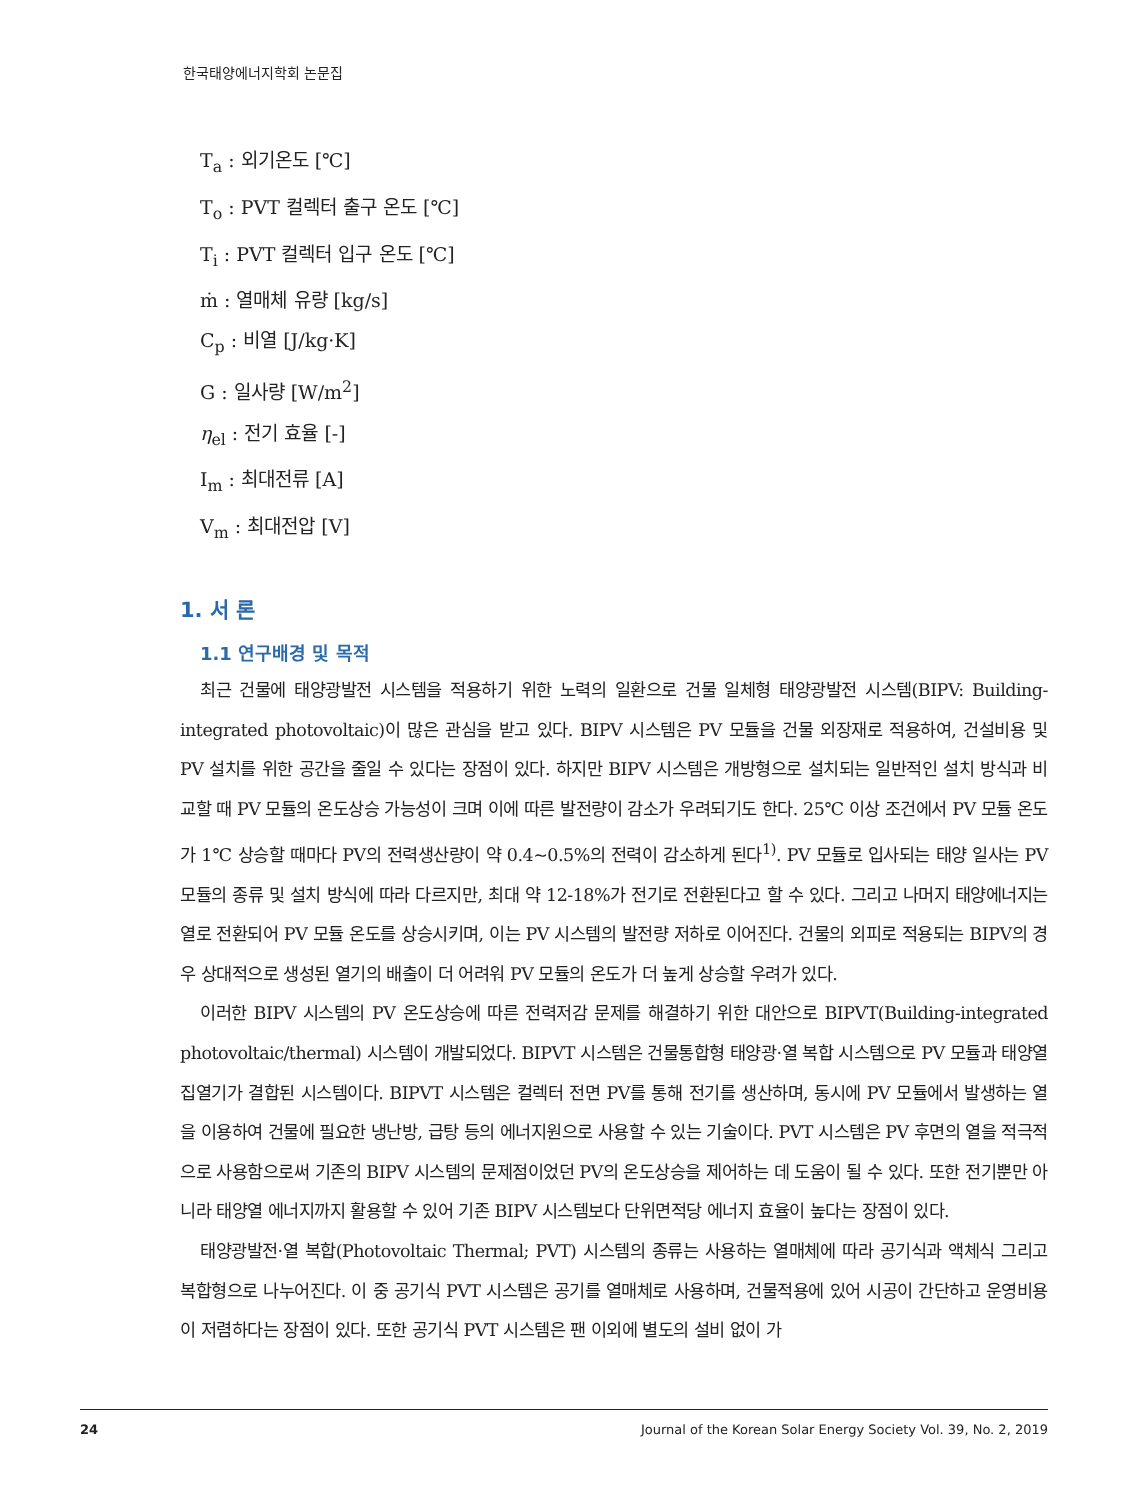한국태양에너지학회 논문집
T<sub>a</sub> : 외기온도 [℃]
T<sub>o</sub> : PVT 컬렉터 출구 온도 [℃]
T<sub>i</sub> : PVT 컬렉터 입구 온도 [℃]
ṁ : 열매체 유량 [kg/s]
C<sub>p</sub> : 비열 [J/kg·K]
G : 일사량 [W/m<sup>2</sup>]
η<sub>el</sub> : 전기 효율 [-]
I<sub>m</sub> : 최대전류 [A]
V<sub>m</sub> : 최대전압 [V]
1. 서 론
1.1 연구배경 및 목적
최근 건물에 태양광발전 시스템을 적용하기 위한 노력의 일환으로 건물 일체형 태양광발전 시스템(BIPV: Building-integrated photovoltaic)이 많은 관심을 받고 있다. BIPV 시스템은 PV 모듈을 건물 외장재로 적용하여, 건설비용 및 PV 설치를 위한 공간을 줄일 수 있다는 장점이 있다. 하지만 BIPV 시스템은 개방형으로 설치되는 일반적인 설치 방식과 비교할 때 PV 모듈의 온도상승 가능성이 크며 이에 따른 발전량이 감소가 우려되기도 한다. 25℃ 이상 조건에서 PV 모듈 온도가 1℃ 상승할 때마다 PV의 전력생산량이 약 0.4~0.5%의 전력이 감소하게 된다<sup>1)</sup>. PV 모듈로 입사되는 태양 일사는 PV 모듈의 종류 및 설치 방식에 따라 다르지만, 최대 약 12-18%가 전기로 전환된다고 할 수 있다. 그리고 나머지 태양에너지는 열로 전환되어 PV 모듈 온도를 상승시키며, 이는 PV 시스템의 발전량 저하로 이어진다. 건물의 외피로 적용되는 BIPV의 경우 상대적으로 생성된 열기의 배출이 더 어려워 PV 모듈의 온도가 더 높게 상승할 우려가 있다.
이러한 BIPV 시스템의 PV 온도상승에 따른 전력저감 문제를 해결하기 위한 대안으로 BIPVT(Building-integrated photovoltaic/thermal) 시스템이 개발되었다. BIPVT 시스템은 건물통합형 태양광·열 복합 시스템으로 PV 모듈과 태양열 집열기가 결합된 시스템이다. BIPVT 시스템은 컬렉터 전면 PV를 통해 전기를 생산하며, 동시에 PV 모듈에서 발생하는 열을 이용하여 건물에 필요한 냉난방, 급탕 등의 에너지원으로 사용할 수 있는 기술이다. PVT 시스템은 PV 후면의 열을 적극적으로 사용함으로써 기존의 BIPV 시스템의 문제점이었던 PV의 온도상승을 제어하는 데 도움이 될 수 있다. 또한 전기뿐만 아니라 태양열 에너지까지 활용할 수 있어 기존 BIPV 시스템보다 단위면적당 에너지 효율이 높다는 장점이 있다.
태양광발전·열 복합(Photovoltaic Thermal; PVT) 시스템의 종류는 사용하는 열매체에 따라 공기식과 액체식 그리고 복합형으로 나누어진다. 이 중 공기식 PVT 시스템은 공기를 열매체로 사용하며, 건물적용에 있어 시공이 간단하고 운영비용이 저렴하다는 장점이 있다. 또한 공기식 PVT 시스템은 팬 이외에 별도의 설비 없이 가
24 Journal of the Korean Solar Energy Society Vol. 39, No. 2, 2019